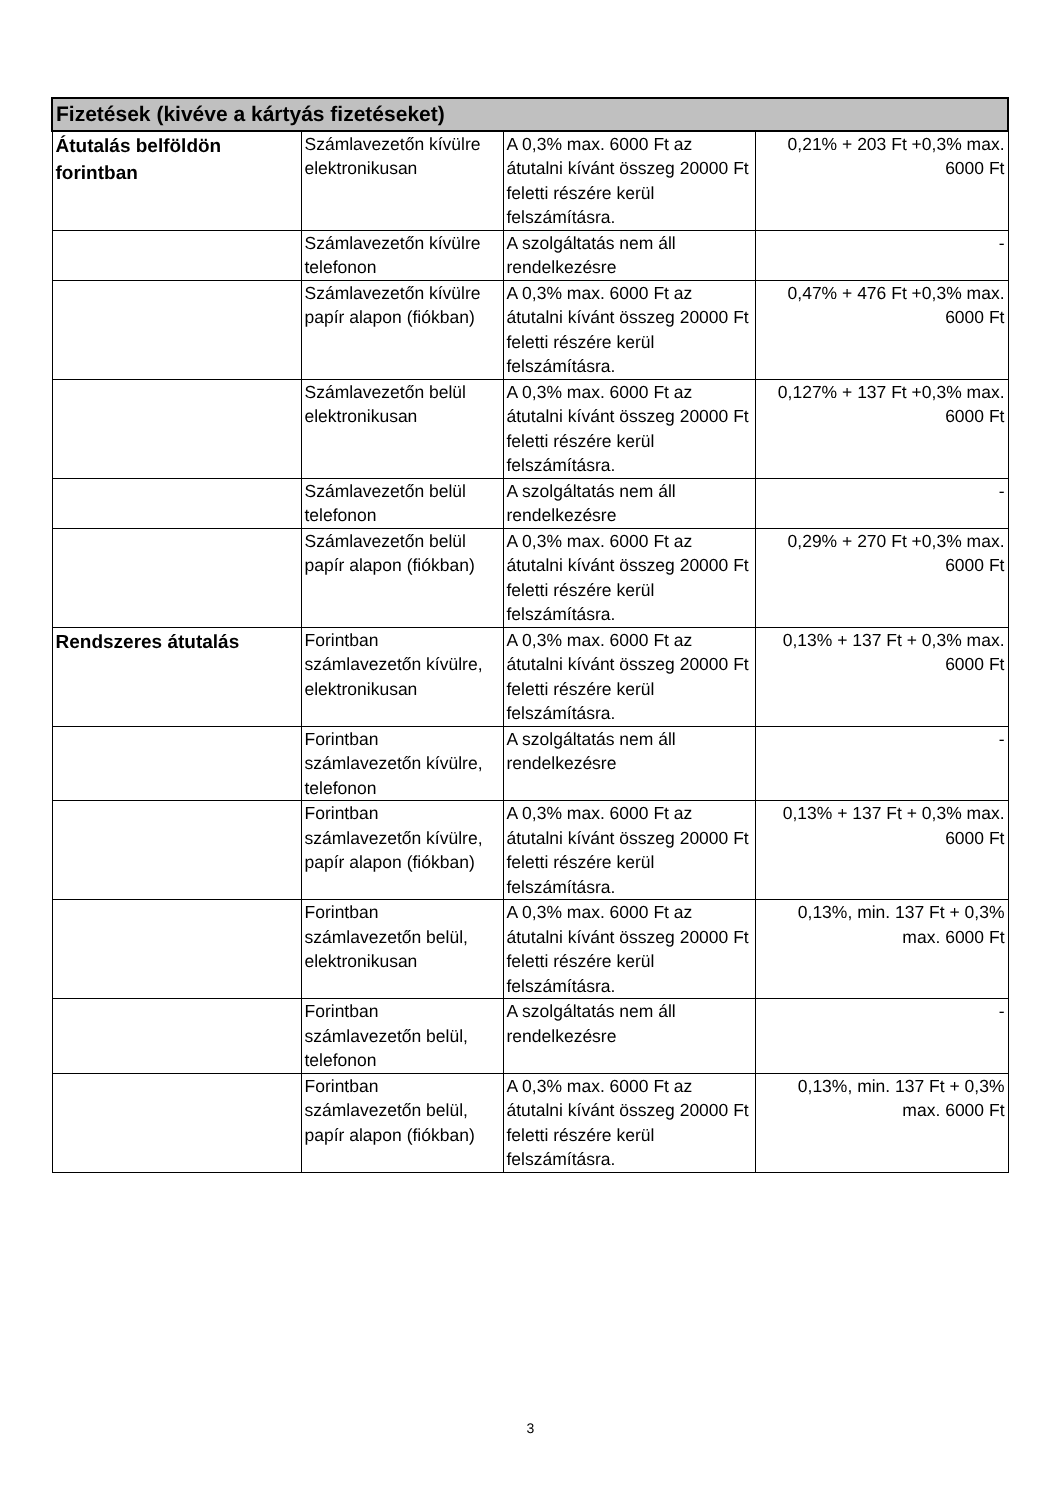| Fizetések (kivéve a kártyás fizetéseket) | | | |
| --- | --- | --- | --- |
| Átutalás belföldön forintban | Számlavezetőn kívülre elektronikusan | A 0,3% max. 6000 Ft az átutalni kívánt összeg 20000 Ft feletti részére kerül felszámításra. | 0,21% + 203 Ft +0,3% max. 6000 Ft |
| | Számlavezetőn kívülre telefonon | A szolgáltatás nem áll rendelkezésre | - |
| | Számlavezetőn kívülre papír alapon (fiókban) | A 0,3% max. 6000 Ft az átutalni kívánt összeg 20000 Ft feletti részére kerül felszámításra. | 0,47% + 476 Ft +0,3% max. 6000 Ft |
| | Számlavezetőn belül elektronikusan | A 0,3% max. 6000 Ft az átutalni kívánt összeg 20000 Ft feletti részére kerül felszámításra. | 0,127% + 137 Ft +0,3% max. 6000 Ft |
| | Számlavezetőn belül telefonon | A szolgáltatás nem áll rendelkezésre | - |
| | Számlavezetőn belül papír alapon (fiókban) | A 0,3% max. 6000 Ft az átutalni kívánt összeg 20000 Ft feletti részére kerül felszámításra. | 0,29% + 270 Ft +0,3% max. 6000 Ft |
| Rendszeres átutalás | Forintban számlavezetőn kívülre, elektronikusan | A 0,3% max. 6000 Ft az átutalni kívánt összeg 20000 Ft feletti részére kerül felszámításra. | 0,13% + 137 Ft + 0,3% max. 6000 Ft |
| | Forintban számlavezetőn kívülre, telefonon | A szolgáltatás nem áll rendelkezésre | - |
| | Forintban számlavezetőn kívülre, papír alapon (fiókban) | A 0,3% max. 6000 Ft az átutalni kívánt összeg 20000 Ft feletti részére kerül felszámításra. | 0,13% + 137 Ft + 0,3% max. 6000 Ft |
| | Forintban számlavezetőn belül, elektronikusan | A 0,3% max. 6000 Ft az átutalni kívánt összeg 20000 Ft feletti részére kerül felszámításra. | 0,13%, min. 137 Ft + 0,3% max. 6000 Ft |
| | Forintban számlavezetőn belül, telefonon | A szolgáltatás nem áll rendelkezésre | - |
| | Forintban számlavezetőn belül, papír alapon (fiókban) | A 0,3% max. 6000 Ft az átutalni kívánt összeg 20000 Ft feletti részére kerül felszámításra. | 0,13%, min. 137 Ft + 0,3% max. 6000 Ft |
3